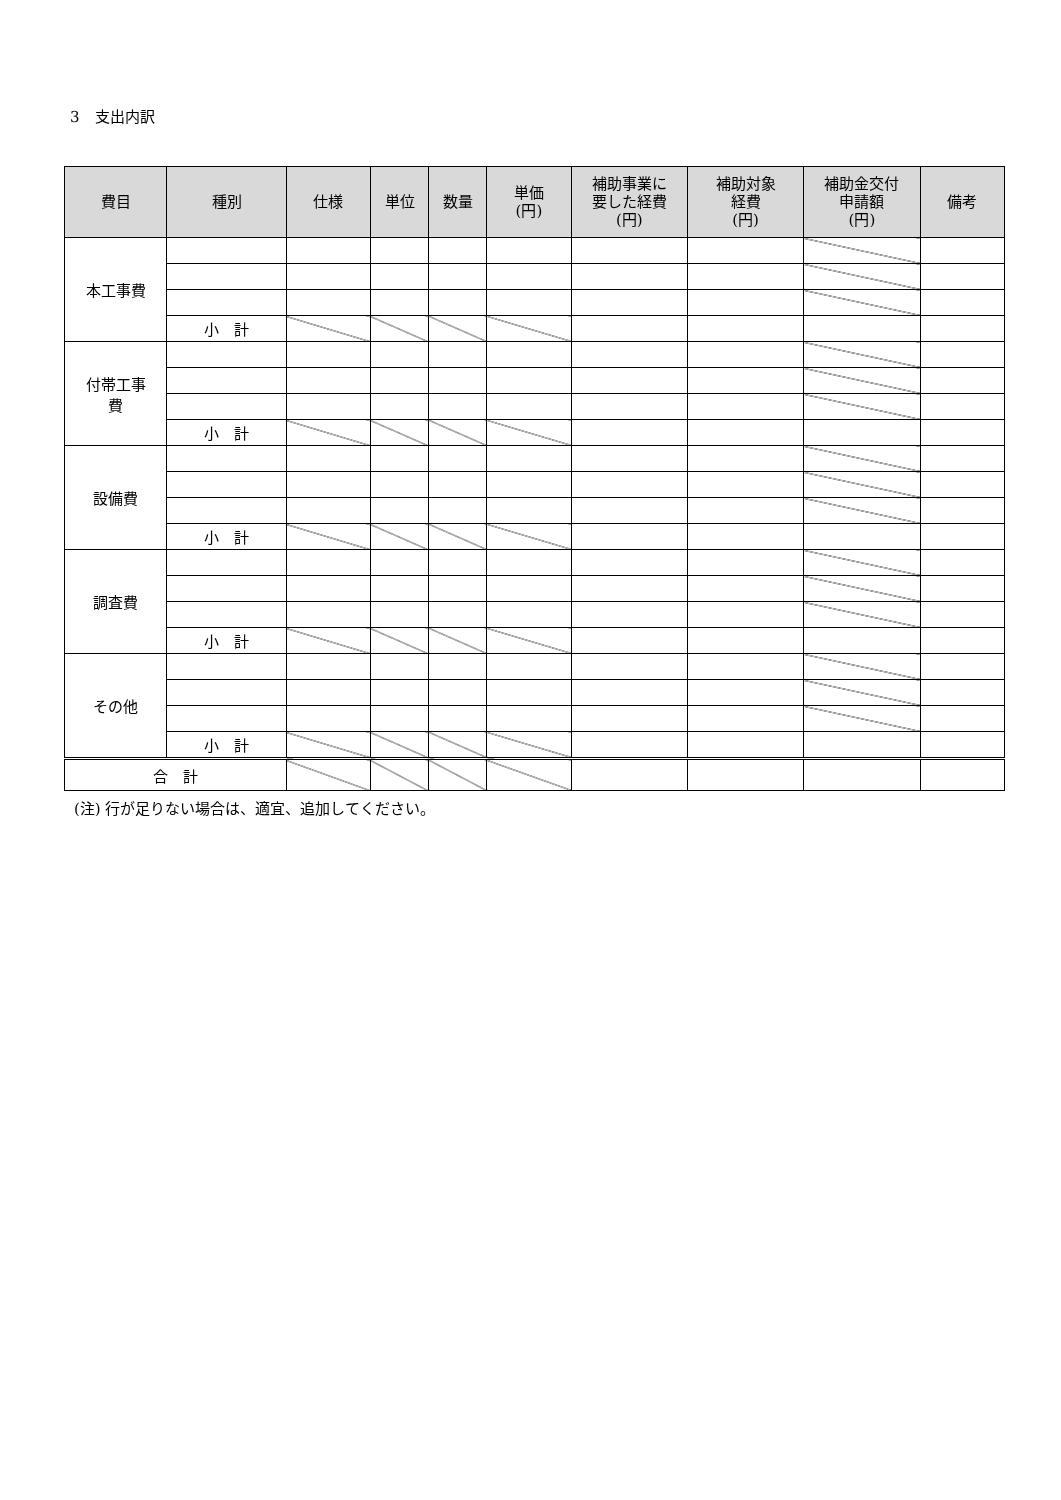3　支出内訳
| 費目 | 種別 | 仕様 | 単位 | 数量 | 単価 (円) | 補助事業に 要した経費 (円) | 補助対象 経費 (円) | 補助金交付 申請額 (円) | 備考 |
| --- | --- | --- | --- | --- | --- | --- | --- | --- | --- |
| 本工事費 | | | | | | | | | |
| | 小 計 | | | | | | | | |
| 付帯工事 費 | | | | | | | | | |
| | 小 計 | | | | | | | | |
| 設備費 | | | | | | | | | |
| | 小 計 | | | | | | | | |
| 調査費 | | | | | | | | | |
| | 小 計 | | | | | | | | |
| その他 | | | | | | | | | |
| | 小 計 | | | | | | | | |
| 合 計 | | | | | | | | | |
(注) 行が足りない場合は、適宜、追加してください。